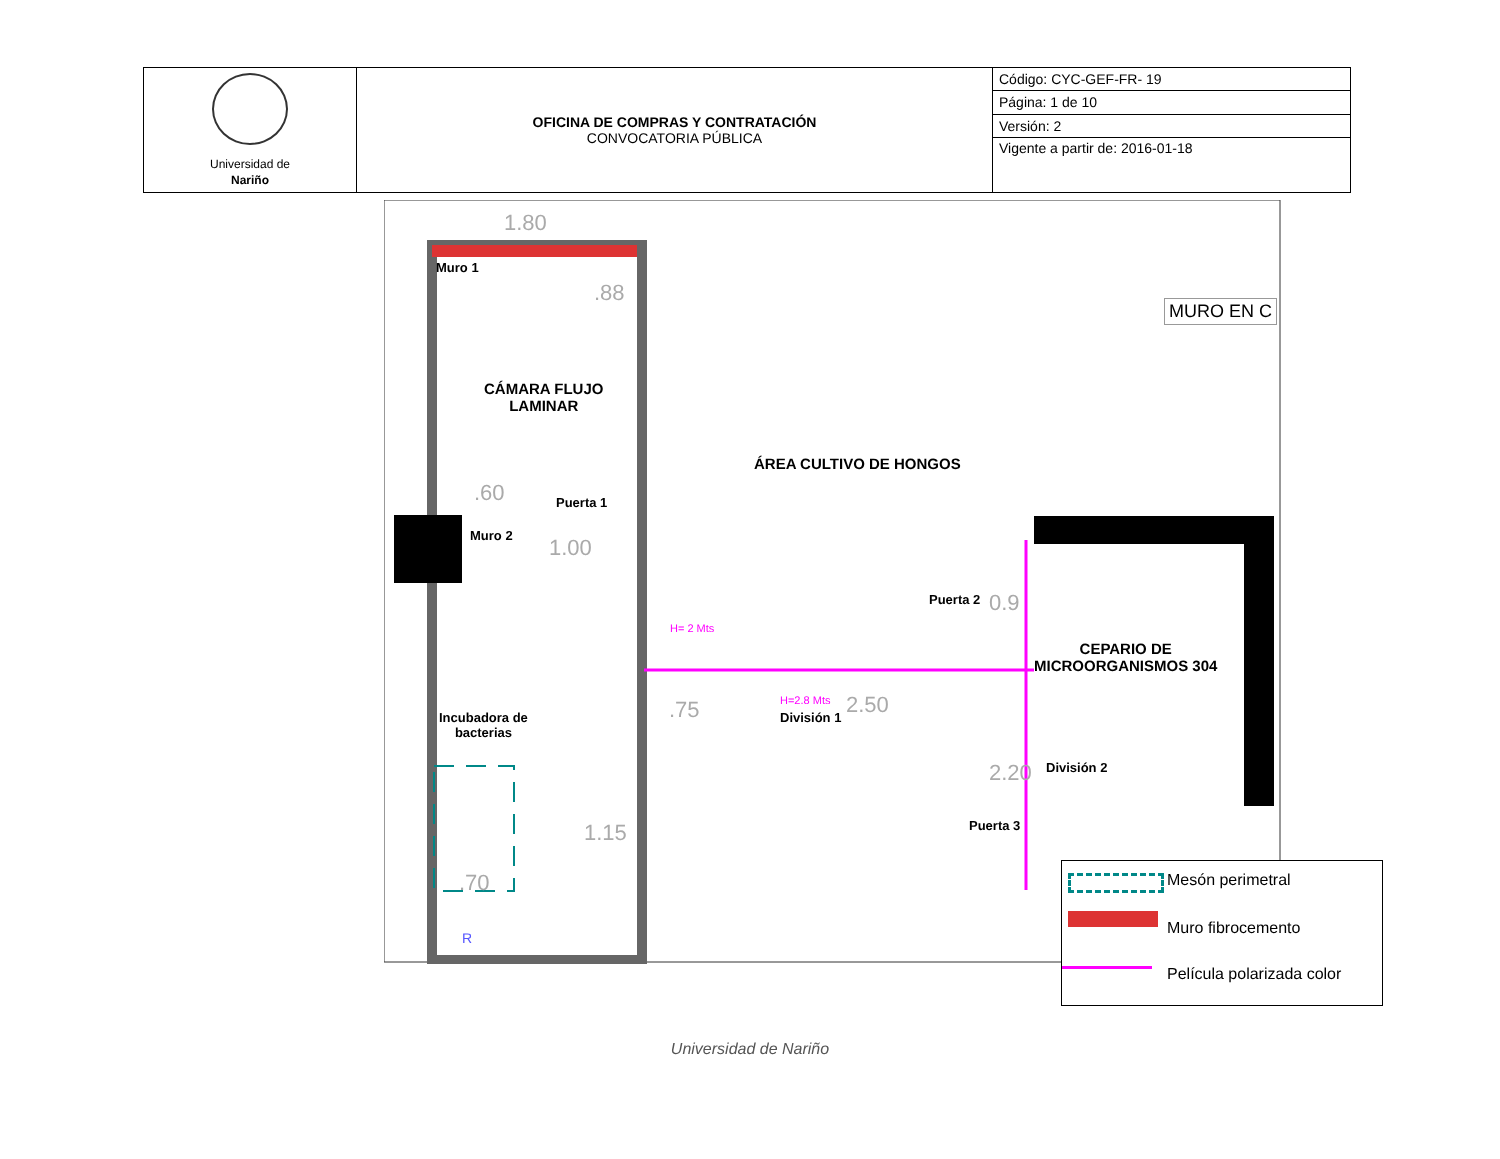| Universidad de Nariño | OFICINA DE COMPRAS Y CONTRATACIÓN CONVOCATORIA PÚBLICA | Código: CYC-GEF-FR- 19 |
| | | Página: 1 de 10 |
| | | Versión: 2 |
| | | Vigente a partir de: 2016-01-18 |
Muro 1
CÁMARA FLUJO
LAMINAR
Puerta 1
Muro 2
ÁREA CULTIVO DE HONGOS
Puerta 2
H= 2 Mts
CEPARIO DE
MICROORGANISMOS 304
H=2.8 Mts
División 1
Incubadora de
bacterias
División 2
Puerta 3
MURO EN C
1.80
.60
1.00
.75 2.50
.70
1.15
0.9
2.20
.88
R
Mesón perimetral
Muro fibrocemento
Película polarizada color
Universidad de Nariño